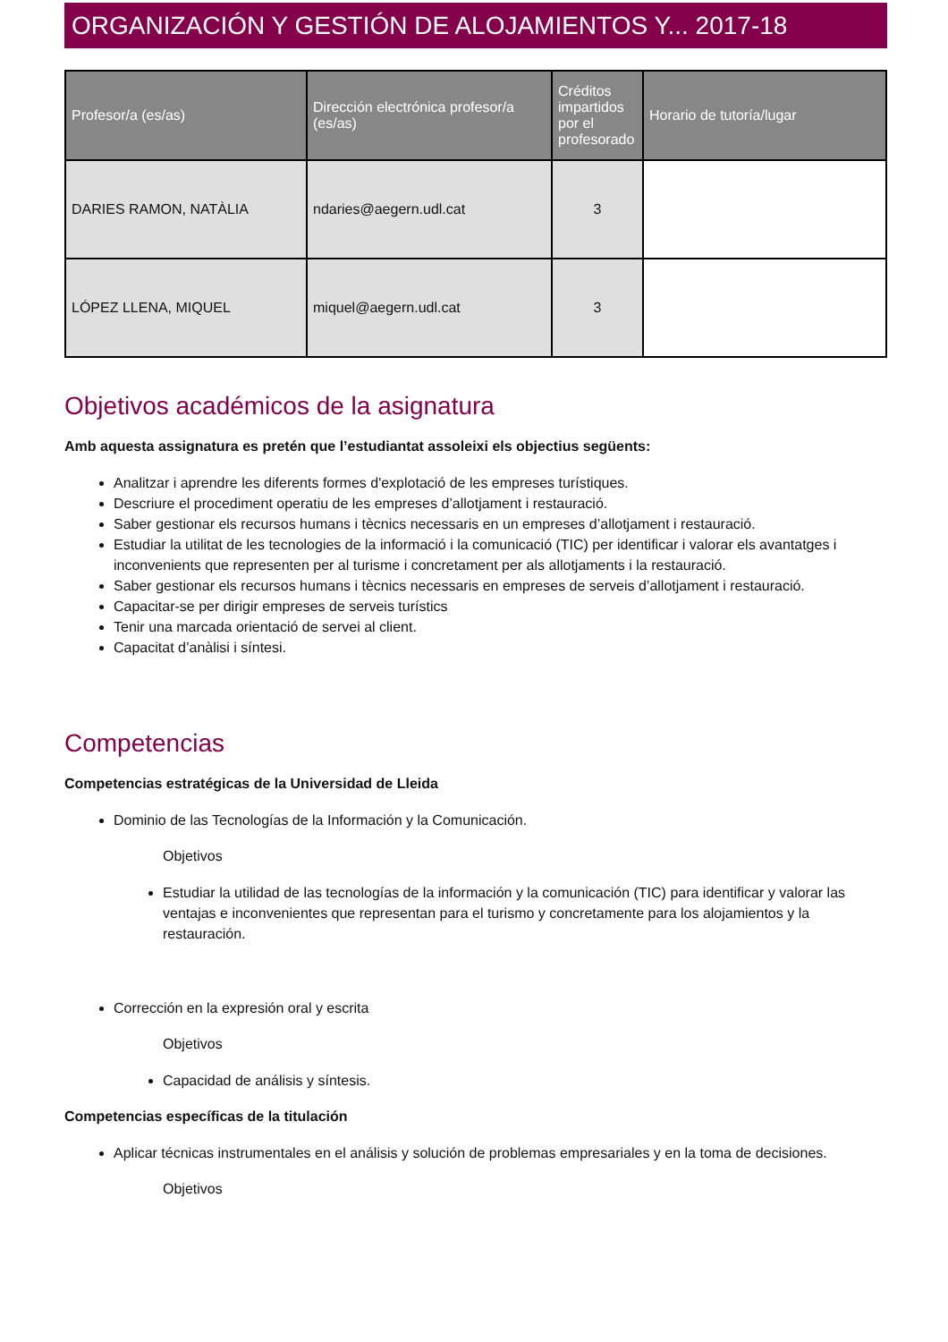ORGANIZACIÓN Y GESTIÓN DE ALOJAMIENTOS Y... 2017-18
| Profesor/a (es/as) | Dirección electrónica profesor/a (es/as) | Créditos impartidos por el profesorado | Horario de tutoría/lugar |
| --- | --- | --- | --- |
| DARIES RAMON, NATÀLIA | ndaries@aegern.udl.cat | 3 | |
| LÓPEZ LLENA, MIQUEL | miquel@aegern.udl.cat | 3 | |
Objetivos académicos de la asignatura
Amb aquesta assignatura es pretén que l’estudiantat assoleixi els objectius següents:
Analitzar i aprendre les diferents formes d'explotació de les empreses turístiques.
Descriure el procediment operatiu de les empreses d’allotjament i restauració.
Saber gestionar els recursos humans i tècnics necessaris en un empreses d’allotjament i restauració.
Estudiar la utilitat de les tecnologies de la informació i la comunicació (TIC) per identificar i valorar els avantatges i inconvenients que representen per al turisme i concretament per als allotjaments i la restauració.
Saber gestionar els recursos humans i tècnics necessaris en empreses de serveis d’allotjament i restauració.
Capacitar-se per dirigir empreses de serveis turístics
Tenir una marcada orientació de servei al client.
Capacitat d’anàlisi i síntesi.
Competencias
Competencias estratégicas de la Universidad de Lleida
Dominio de las Tecnologías de la Información y la Comunicación.
Objetivos
Estudiar la utilidad de las tecnologías de la información y la comunicación (TIC) para identificar y valorar las ventajas e inconvenientes que representan para el turismo y concretamente para los alojamientos y la restauración.
Corrección en la expresión oral y escrita
Objetivos
Capacidad de análisis y síntesis.
Competencias específicas de la titulación
Aplicar técnicas instrumentales en el análisis y solución de problemas empresariales y en la toma de decisiones.
Objetivos